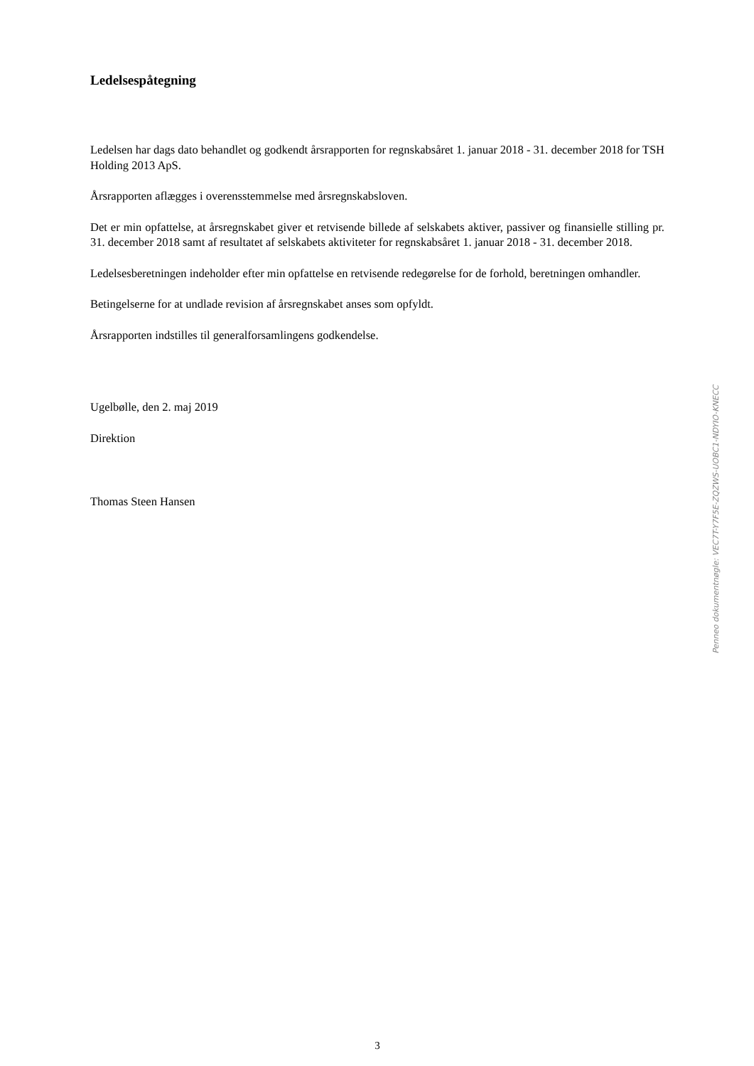Ledelsespåtegning
Ledelsen har dags dato behandlet og godkendt årsrapporten for regnskabsåret 1. januar 2018 - 31. december 2018 for TSH Holding 2013 ApS.
Årsrapporten aflægges i overensstemmelse med årsregnskabsloven.
Det er min opfattelse, at årsregnskabet giver et retvisende billede af selskabets aktiver, passiver og finansielle stilling pr. 31. december 2018 samt af resultatet af selskabets aktiviteter for regnskabsåret 1. januar 2018 - 31. december 2018.
Ledelsesberetningen indeholder efter min opfattelse en retvisende redegørelse for de forhold, beretningen omhandler.
Betingelserne for at undlade revision af årsregnskabet anses som opfyldt.
Årsrapporten indstilles til generalforsamlingens godkendelse.
Ugelbølle, den 2. maj 2019
Direktion
Thomas Steen Hansen
3
Penneo dokumentnøgle: VEC7T-Y7F5E-ZQZWS-UOBC1-NDYIO-KNECC